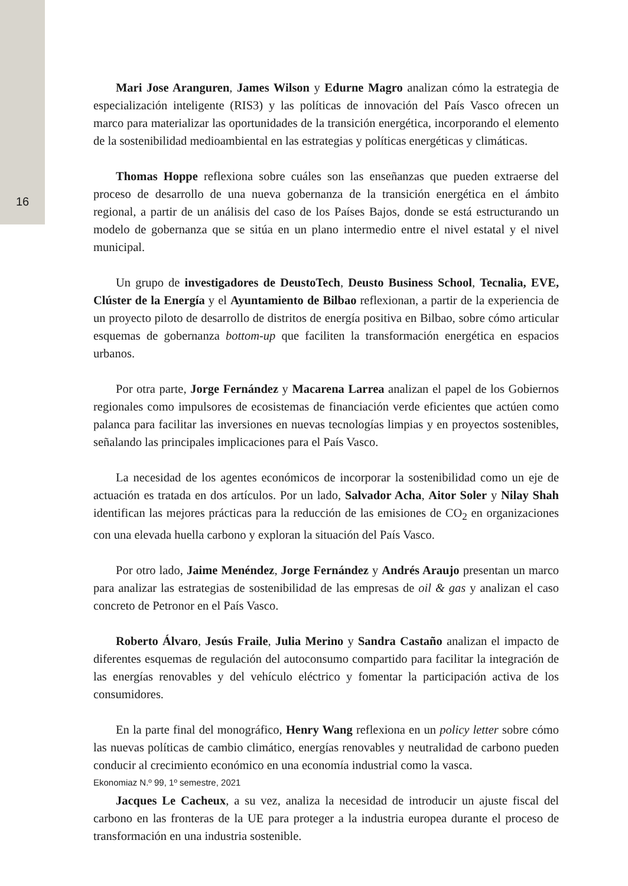16
Mari Jose Aranguren, James Wilson y Edurne Magro analizan cómo la estrategia de especialización inteligente (RIS3) y las políticas de innovación del País Vasco ofrecen un marco para materializar las oportunidades de la transición energética, incorporando el elemento de la sostenibilidad medioambiental en las estrategias y políticas energéticas y climáticas.
Thomas Hoppe reflexiona sobre cuáles son las enseñanzas que pueden extraerse del proceso de desarrollo de una nueva gobernanza de la transición energética en el ámbito regional, a partir de un análisis del caso de los Países Bajos, donde se está estructurando un modelo de gobernanza que se sitúa en un plano intermedio entre el nivel estatal y el nivel municipal.
Un grupo de investigadores de DeustoTech, Deusto Business School, Tecnalia, EVE, Clúster de la Energía y el Ayuntamiento de Bilbao reflexionan, a partir de la experiencia de un proyecto piloto de desarrollo de distritos de energía positiva en Bilbao, sobre cómo articular esquemas de gobernanza bottom-up que faciliten la transformación energética en espacios urbanos.
Por otra parte, Jorge Fernández y Macarena Larrea analizan el papel de los Gobiernos regionales como impulsores de ecosistemas de financiación verde eficientes que actúen como palanca para facilitar las inversiones en nuevas tecnologías limpias y en proyectos sostenibles, señalando las principales implicaciones para el País Vasco.
La necesidad de los agentes económicos de incorporar la sostenibilidad como un eje de actuación es tratada en dos artículos. Por un lado, Salvador Acha, Aitor Soler y Nilay Shah identifican las mejores prácticas para la reducción de las emisiones de CO<sub>2</sub> en organizaciones con una elevada huella carbono y exploran la situación del País Vasco.
Por otro lado, Jaime Menéndez, Jorge Fernández y Andrés Araujo presentan un marco para analizar las estrategias de sostenibilidad de las empresas de oil & gas y analizan el caso concreto de Petronor en el País Vasco.
Roberto Álvaro, Jesús Fraile, Julia Merino y Sandra Castaño analizan el impacto de diferentes esquemas de regulación del autoconsumo compartido para facilitar la integración de las energías renovables y del vehículo eléctrico y fomentar la participación activa de los consumidores.
En la parte final del monográfico, Henry Wang reflexiona en un policy letter sobre cómo las nuevas políticas de cambio climático, energías renovables y neutralidad de carbono pueden conducir al crecimiento económico en una economía industrial como la vasca.
Jacques Le Cacheux, a su vez, analiza la necesidad de introducir un ajuste fiscal del carbono en las fronteras de la UE para proteger a la industria europea durante el proceso de transformación en una industria sostenible.
Ekonomiaz N.º 99, 1º semestre, 2021